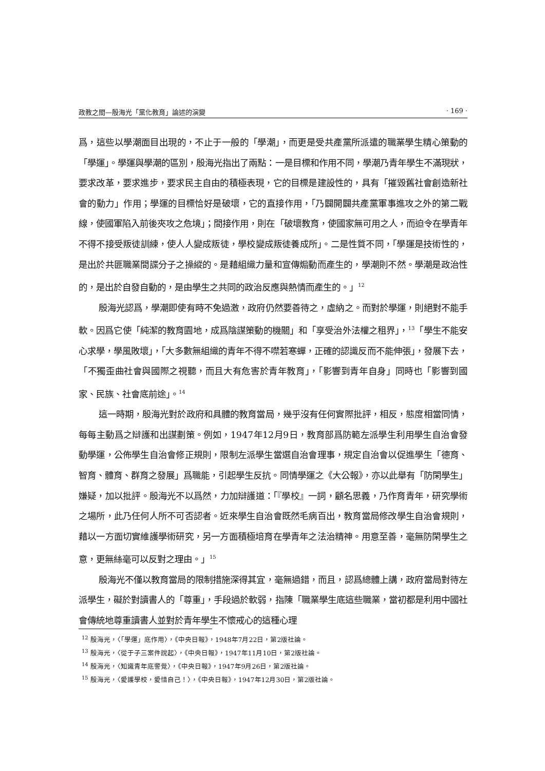政教之間—殷海光「黨化教育」論述的演變 · 169 ·
爲，這些以學潮面目出現的，不止于一般的「學潮」，而更是受共產黨所派遣的職業學生精心策動的「學運」。學運與學潮的區別，殷海光指出了兩點：一是目標和作用不同，學潮乃青年學生不滿現狀，要求改革，要求進步，要求民主自由的積極表現，它的目標是建設性的，具有「摧毀舊社會創造新社會的動力」作用；學運的目標恰好是破壞，它的直接作用，「乃闢開闢共產黨軍事進攻之外的第二戰線，使國軍陷入前後夾攻之危境」；間接作用，則在「破壞教育，使國家無可用之人，而迫令在學青年不得不接受叛徒訓練，使人人變成叛徒，學校變成叛徒養成所」。二是性質不同，「學運是技術性的，是出於共匪職業間諜分子之操縱的。是藉組織力量和宣傳煽動而產生的，學潮則不然。學潮是政治性的，是出於自發自動的，是由學生之共同的政治反應與熱情而產生的。」<sup>12</sup>
殷海光認爲，學潮即使有時不免過激，政府仍然要善待之，虛納之。而對於學運，則絕對不能手軟。因爲它使「純潔的教育園地，成爲陰謀策動的機關」和「享受治外法權之租界」，<sup>13</sup>「學生不能安心求學，學風敗壞」，「大多數無組織的青年不得不噤若寒蟬，正確的認識反而不能伸張」，發展下去，「不獨歪曲社會與國際之視聽，而且大有危害於青年教育」，「影響到青年自身」同時也「影響到國家、民族、社會底前途」。<sup>14</sup>
這一時期，殷海光對於政府和具體的教育當局，幾乎沒有任何實際批評，相反，態度相當同情，每每主動爲之辯護和出謀劃策。例如，1947年12月9日，教育部爲防範左派學生利用學生自治會發動學運，公佈學生自治會修正規則，限制左派學生當選自治會理事，規定自治會以促進學生「德育、智育、體育、群育之發展」爲職能，引起學生反抗。同情學運之《大公報》，亦以此舉有「防閑學生」嫌疑，加以批評。殷海光不以爲然，力加辯護道：「『學校』一詞，顧名思義，乃作育青年，研究學術之場所，此乃任何人所不可否認者。近來學生自治會既然毛病百出，教育當局修改學生自治會規則，藉以一方面切實維護學術研究，另一方面積極培育在學青年之法治精神。用意至善，毫無防閑學生之意，更無絲毫可以反對之理由。」<sup>15</sup>
殷海光不僅以教育當局的限制措施深得其宜，毫無過錯，而且，認爲總體上講，政府當局對待左派學生，礙於對讀書人的「尊重」，手段過於軟弱，指陳「職業學生底這些職業，當初都是利用中國社會傳統地尊重讀書人並對於青年學生不懷戒心的這種心理
<sup>12</sup> 殷海光，〈「學運」底作用〉，《中央日報》，1948年7月22日，第2版社論。
<sup>13</sup> 殷海光，〈從于子三案件說起〉，《中央日報》，1947年11月10日，第2版社論。
<sup>14</sup> 殷海光，〈知識青年底警覺〉，《中央日報》，1947年9月26日，第2版社論。
<sup>15</sup> 殷海光，〈愛護學校，愛惜自己！〉，《中央日報》，1947年12月30日，第2版社論。